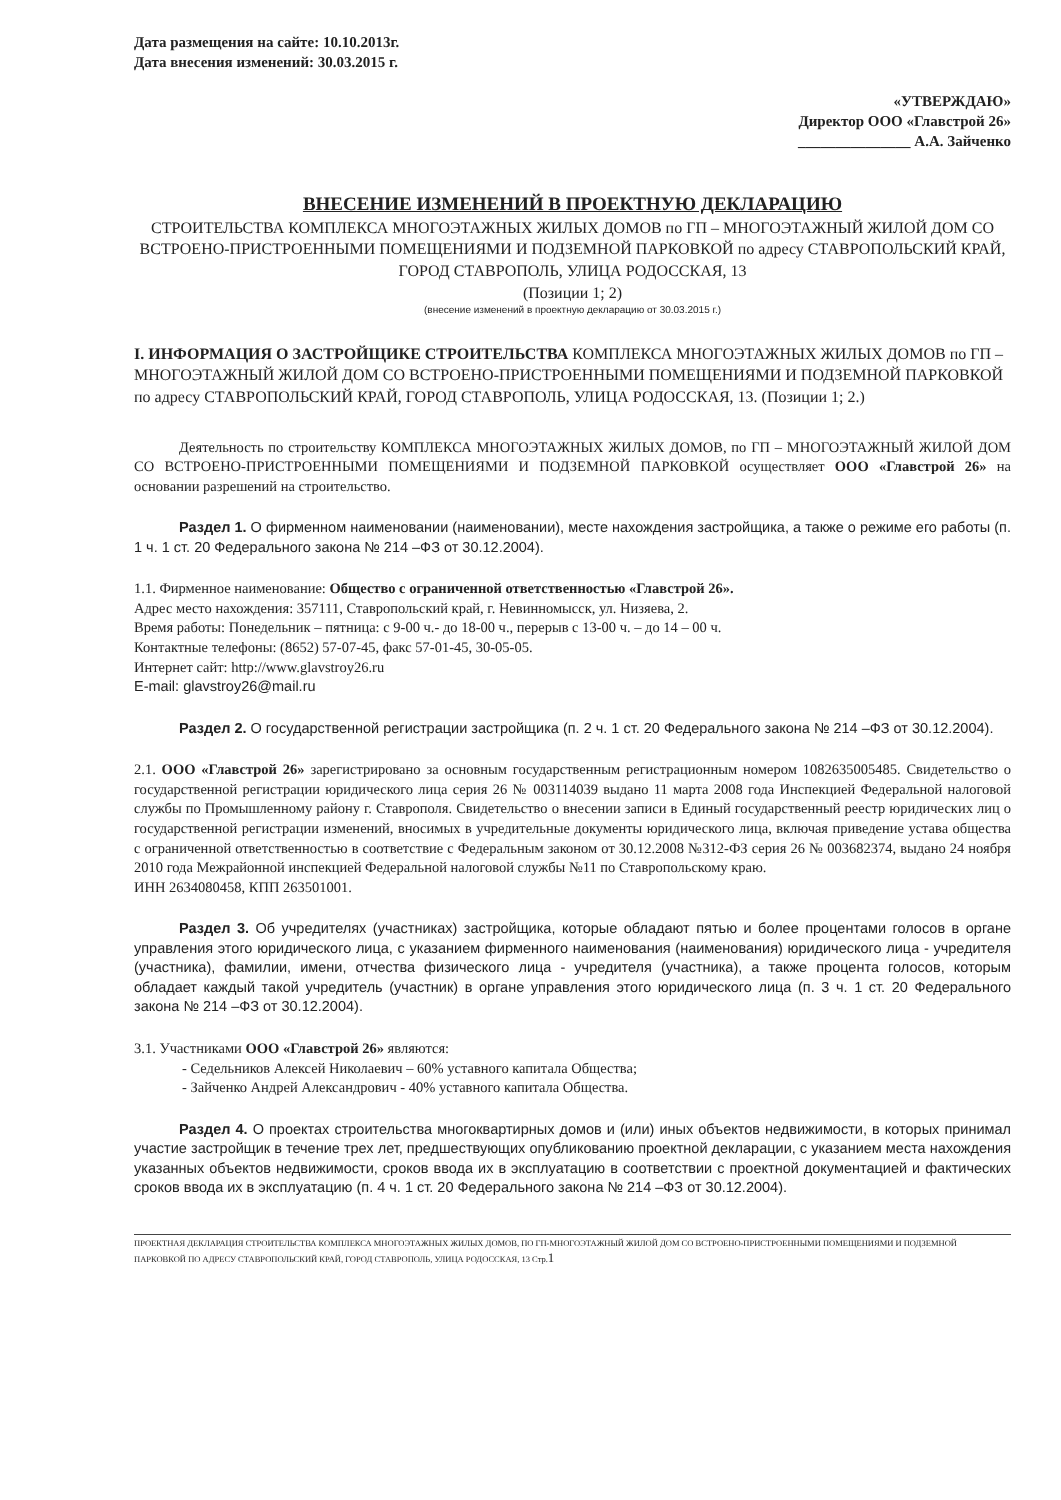Дата размещения на сайте: 10.10.2013г.
Дата внесения изменений: 30.03.2015 г.
«УТВЕРЖДАЮ»
Директор ООО «Главстрой 26»
_______________ А.А. Зайченко
ВНЕСЕНИЕ ИЗМЕНЕНИЙ В ПРОЕКТНУЮ ДЕКЛАРАЦИЮ
СТРОИТЕЛЬСТВА КОМПЛЕКСА МНОГОЭТАЖНЫХ ЖИЛЫХ ДОМОВ по ГП – МНОГОЭТАЖНЫЙ ЖИЛОЙ ДОМ СО ВСТРОЕНО-ПРИСТРОЕННЫМИ ПОМЕЩЕНИЯМИ И ПОДЗЕМНОЙ ПАРКОВКОЙ по адресу СТАВРОПОЛЬСКИЙ КРАЙ, ГОРОД СТАВРОПОЛЬ, УЛИЦА РОДОССКАЯ, 13
(Позиции 1; 2)
(внесение изменений в проектную декларацию от 30.03.2015 г.)
I. ИНФОРМАЦИЯ О ЗАСТРОЙЩИКЕ СТРОИТЕЛЬСТВА КОМПЛЕКСА МНОГОЭТАЖНЫХ ЖИЛЫХ ДОМОВ по ГП – МНОГОЭТАЖНЫЙ ЖИЛОЙ ДОМ СО ВСТРОЕНО-ПРИСТРОЕННЫМИ ПОМЕЩЕНИЯМИ И ПОДЗЕМНОЙ ПАРКОВКОЙ по адресу СТАВРОПОЛЬСКИЙ КРАЙ, ГОРОД СТАВРОПОЛЬ, УЛИЦА РОДОССКАЯ, 13. (Позиции 1; 2.)
Деятельность по строительству КОМПЛЕКСА МНОГОЭТАЖНЫХ ЖИЛЫХ ДОМОВ, по ГП – МНОГОЭТАЖНЫЙ ЖИЛОЙ ДОМ СО ВСТРОЕНО-ПРИСТРОЕННЫМИ ПОМЕЩЕНИЯМИ И ПОДЗЕМНОЙ ПАРКОВКОЙ осуществляет ООО «Главстрой 26» на основании разрешений на строительство.
Раздел 1. О фирменном наименовании (наименовании), месте нахождения застройщика, а также о режиме его работы (п. 1 ч. 1 ст. 20 Федерального закона № 214 –ФЗ от 30.12.2004).
1.1. Фирменное наименование: Общество с ограниченной ответственностью «Главстрой 26».
Адрес место нахождения: 357111, Ставропольский край, г. Невинномысск, ул. Низяева, 2.
Время работы: Понедельник – пятница: с 9-00 ч.- до 18-00 ч., перерыв с 13-00 ч. – до 14 – 00 ч.
Контактные телефоны: (8652) 57-07-45, факс 57-01-45, 30-05-05.
Интернет сайт: http://www.glavstroy26.ru
E-mail: glavstroy26@mail.ru
Раздел 2. О государственной регистрации застройщика (п. 2 ч. 1 ст. 20 Федерального закона № 214 –ФЗ от 30.12.2004).
2.1. ООО «Главстрой 26» зарегистрировано за основным государственным регистрационным номером 1082635005485. Свидетельство о государственной регистрации юридического лица серия 26 № 003114039 выдано 11 марта 2008 года Инспекцией Федеральной налоговой службы по Промышленному району г. Ставрополя. Свидетельство о внесении записи в Единый государственный реестр юридических лиц о государственной регистрации изменений, вносимых в учредительные документы юридического лица, включая приведение устава общества с ограниченной ответственностью в соответствие с Федеральным законом от 30.12.2008 №312-ФЗ серия 26 № 003682374, выдано 24 ноября 2010 года Межрайонной инспекцией Федеральной налоговой службы №11 по Ставропольскому краю.
ИНН 2634080458, КПП 263501001.
Раздел 3. Об учредителях (участниках) застройщика, которые обладают пятью и более процентами голосов в органе управления этого юридического лица, с указанием фирменного наименования (наименования) юридического лица - учредителя (участника), фамилии, имени, отчества физического лица - учредителя (участника), а также процента голосов, которым обладает каждый такой учредитель (участник) в органе управления этого юридического лица (п. 3 ч. 1 ст. 20 Федерального закона № 214 –ФЗ от 30.12.2004).
3.1. Участниками ООО «Главстрой 26» являются:
- Седельников Алексей Николаевич – 60% уставного капитала Общества;
- Зайченко Андрей Александрович - 40% уставного капитала Общества.
Раздел 4. О проектах строительства многоквартирных домов и (или) иных объектов недвижимости, в которых принимал участие застройщик в течение трех лет, предшествующих опубликованию проектной декларации, с указанием места нахождения указанных объектов недвижимости, сроков ввода их в эксплуатацию в соответствии с проектной документацией и фактических сроков ввода их в эксплуатацию (п. 4 ч. 1 ст. 20 Федерального закона № 214 –ФЗ от 30.12.2004).
ПРОЕКТНАЯ ДЕКЛАРАЦИЯ СТРОИТЕЛЬСТВА КОМПЛЕКСА МНОГОЭТАЖНЫХ ЖИЛЫХ ДОМОВ, ПО ГП-МНОГОЭТАЖНЫЙ ЖИЛОЙ ДОМ СО ВСТРОЕНО-ПРИСТРОЕННЫМИ ПОМЕЩЕНИЯМИ И ПОДЗЕМНОЙ ПАРКОВКОЙ ПО АДРЕСУ СТАВРОПОЛЬСКИЙ КРАЙ, ГОРОД СТАВРОПОЛЬ, УЛИЦА РОДОССКАЯ, 13 Стр.1